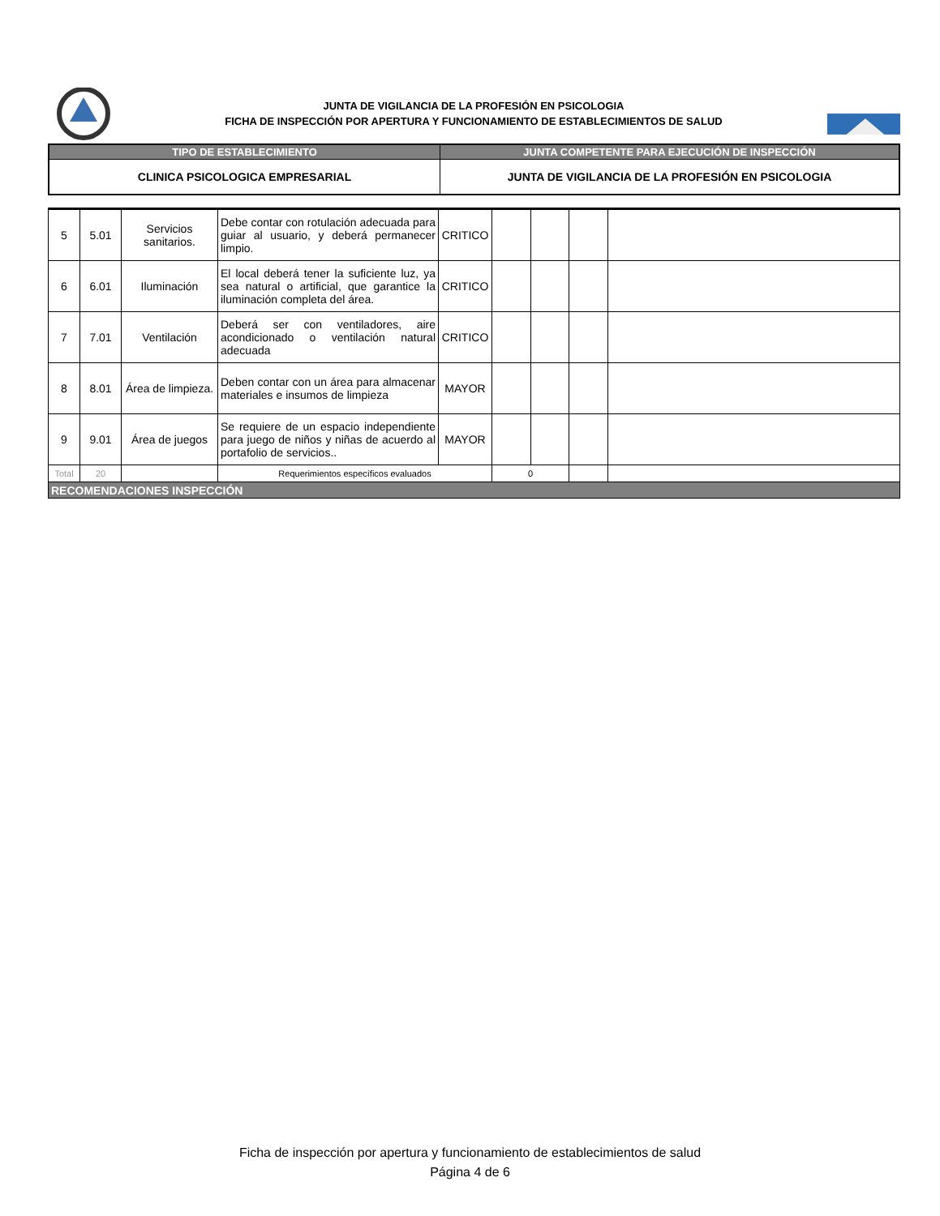JUNTA DE VIGILANCIA DE LA PROFESIÓN EN PSICOLOGIA
FICHA DE INSPECCIÓN POR APERTURA Y FUNCIONAMIENTO DE ESTABLECIMIENTOS DE SALUD
| TIPO DE ESTABLECIMIENTO | JUNTA COMPETENTE PARA EJECUCIÓN DE INSPECCIÓN |
| --- | --- |
| CLINICA PSICOLOGICA EMPRESARIAL | JUNTA DE VIGILANCIA DE LA PROFESIÓN EN PSICOLOGIA |
| 5 | 5.01 | Servicios sanitarios. | Debe contar con rotulación adecuada para guiar al usuario, y deberá permanecer limpio. | CRITICO | | | | |
| 6 | 6.01 | Iluminación | El local deberá tener la suficiente luz, ya sea natural o artificial, que garantice la iluminación completa del área. | CRITICO | | | | |
| 7 | 7.01 | Ventilación | Deberá ser con ventiladores, aire acondicionado o ventilación natural adecuada | CRITICO | | | | |
| 8 | 8.01 | Área de limpieza. | Deben contar con un área para almacenar materiales e insumos de limpieza | MAYOR | | | | |
| 9 | 9.01 | Área de juegos | Se requiere de un espacio independiente para juego de niños y niñas de acuerdo al portafolio de servicios.. | MAYOR | | | | |
| Total | 20 | | Requerimientos específicos evaluados | | 0 | | | |
| RECOMENDACIONES INSPECCIÓN | | | | | | | | |
Ficha de inspección por apertura y funcionamiento de establecimientos de salud
Página 4 de 6